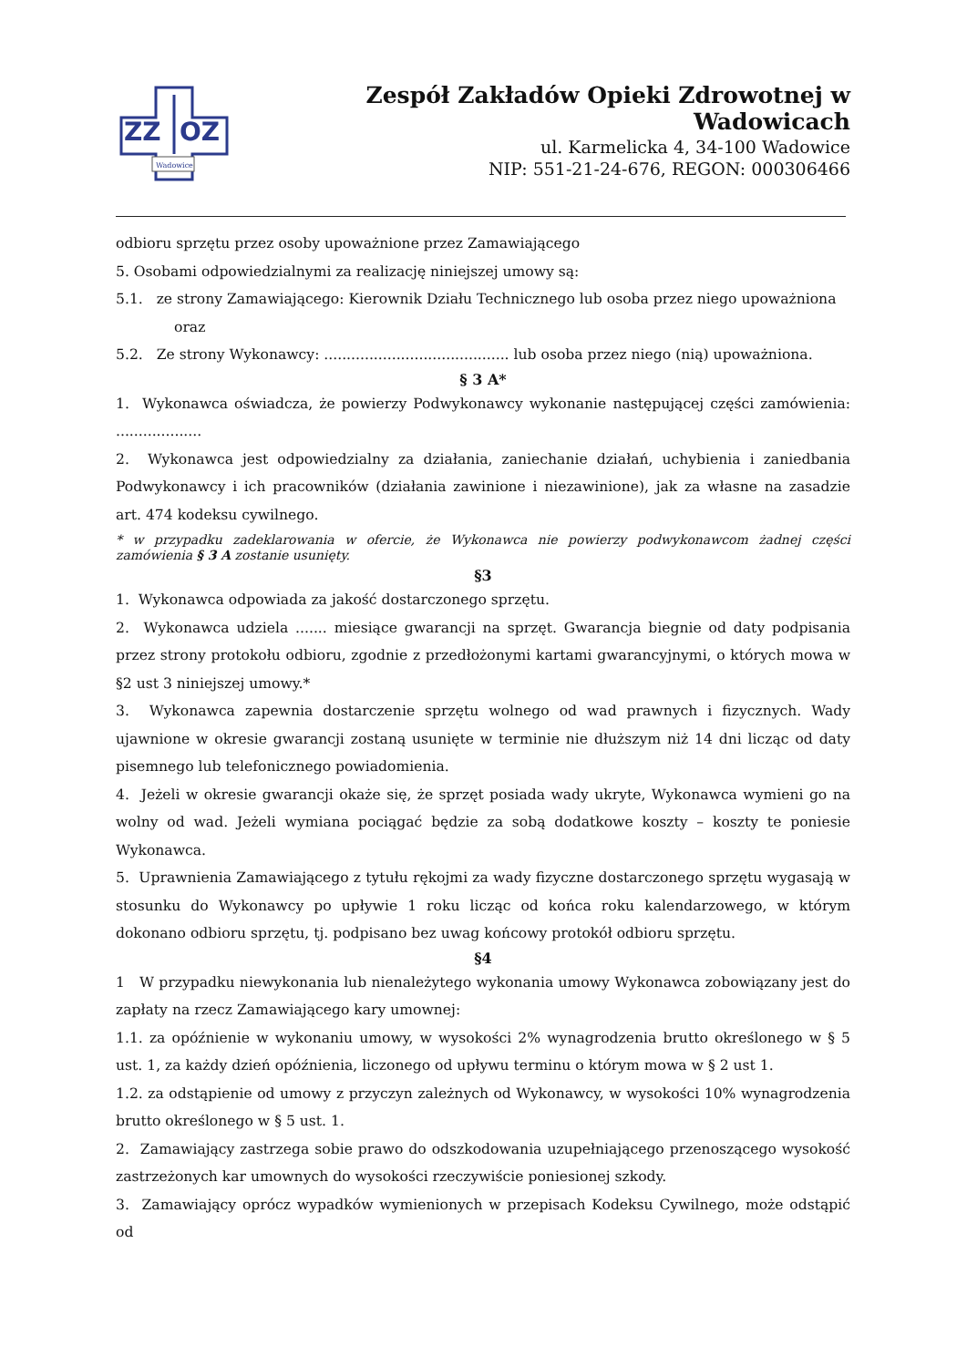ZZ
OZ
Wadowice
Zespół Zakładów Opieki Zdrowotnej w Wadowicach
ul. Karmelicka 4, 34-100 Wadowice
NIP: 551-21-24-676, REGON: 000306466
odbioru sprzętu przez osoby upoważnione przez Zamawiającego
5. Osobami odpowiedzialnymi za realizację niniejszej umowy są:
5.1. ze strony Zamawiającego: Kierownik Działu Technicznego lub osoba przez niego upoważniona
oraz
5.2. Ze strony Wykonawcy: ......................................... lub osoba przez niego (nią) upoważniona.
§ 3 A*
1. Wykonawca oświadcza, że powierzy Podwykonawcy wykonanie następującej części zamówienia: ...................
2. Wykonawca jest odpowiedzialny za działania, zaniechanie działań, uchybienia i zaniedbania Podwykonawcy i ich pracowników (działania zawinione i niezawinione), jak za własne na zasadzie art. 474 kodeksu cywilnego.
* w przypadku zadeklarowania w ofercie, że Wykonawca nie powierzy podwykonawcom żadnej części zamówienia § 3 A zostanie usunięty.
§3
1. Wykonawca odpowiada za jakość dostarczonego sprzętu.
2. Wykonawca udziela ....... miesiące gwarancji na sprzęt. Gwarancja biegnie od daty podpisania przez strony protokołu odbioru, zgodnie z przedłożonymi kartami gwarancyjnymi, o których mowa w §2 ust 3 niniejszej umowy.*
3. Wykonawca zapewnia dostarczenie sprzętu wolnego od wad prawnych i fizycznych. Wady ujawnione w okresie gwarancji zostaną usunięte w terminie nie dłuższym niż 14 dni licząc od daty pisemnego lub telefonicznego powiadomienia.
4. Jeżeli w okresie gwarancji okaże się, że sprzęt posiada wady ukryte, Wykonawca wymieni go na wolny od wad. Jeżeli wymiana pociągać będzie za sobą dodatkowe koszty – koszty te poniesie Wykonawca.
5. Uprawnienia Zamawiającego z tytułu rękojmi za wady fizyczne dostarczonego sprzętu wygasają w stosunku do Wykonawcy po upływie 1 roku licząc od końca roku kalendarzowego, w którym dokonano odbioru sprzętu, tj. podpisano bez uwag końcowy protokół odbioru sprzętu.
§4
1 W przypadku niewykonania lub nienależytego wykonania umowy Wykonawca zobowiązany jest do zapłaty na rzecz Zamawiającego kary umownej:
1.1. za opóźnienie w wykonaniu umowy, w wysokości 2% wynagrodzenia brutto określonego w § 5 ust. 1, za każdy dzień opóźnienia, liczonego od upływu terminu o którym mowa w § 2 ust 1.
1.2. za odstąpienie od umowy z przyczyn zależnych od Wykonawcy, w wysokości 10% wynagrodzenia brutto określonego w § 5 ust. 1.
2. Zamawiający zastrzega sobie prawo do odszkodowania uzupełniającego przenoszącego wysokość zastrzeżonych kar umownych do wysokości rzeczywiście poniesionej szkody.
3. Zamawiający oprócz wypadków wymienionych w przepisach Kodeksu Cywilnego, może odstąpić od